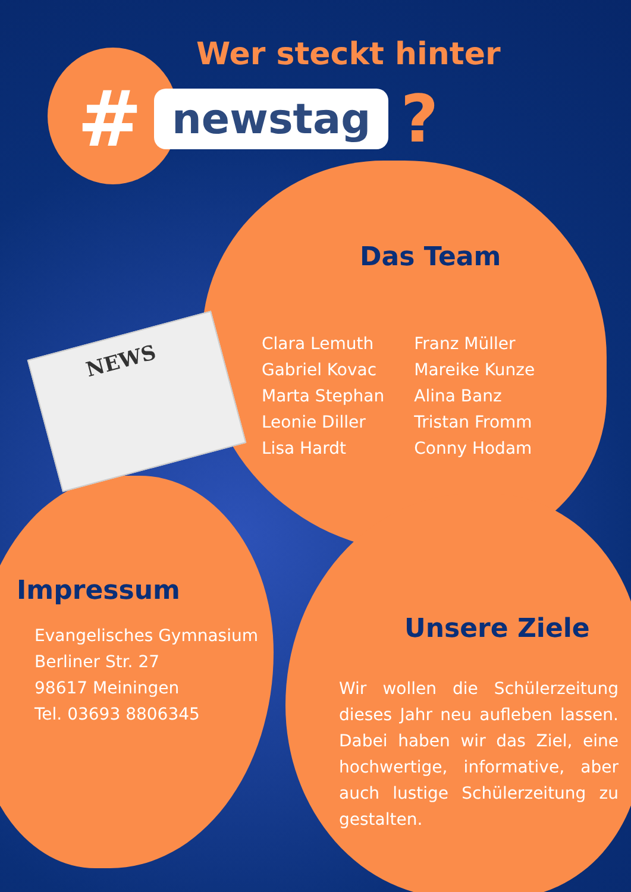NEWS
Wer steckt hinter
# newstag?
Das Team
Clara Lemuth
Gabriel Kovac
Marta Stephan
Leonie Diller
Lisa Hardt
Franz Müller
Mareike Kunze
Alina Banz
Tristan Fromm
Conny Hodam
Impressum
Evangelisches Gymnasium
Berliner Str. 27
98617 Meiningen
Tel. 03693 8806345
Unsere Ziele
Wir wollen die Schülerzeitung dieses Jahr neu aufleben lassen. Dabei haben wir das Ziel, eine hochwertige, informative, aber auch lustige Schülerzeitung zu gestalten.